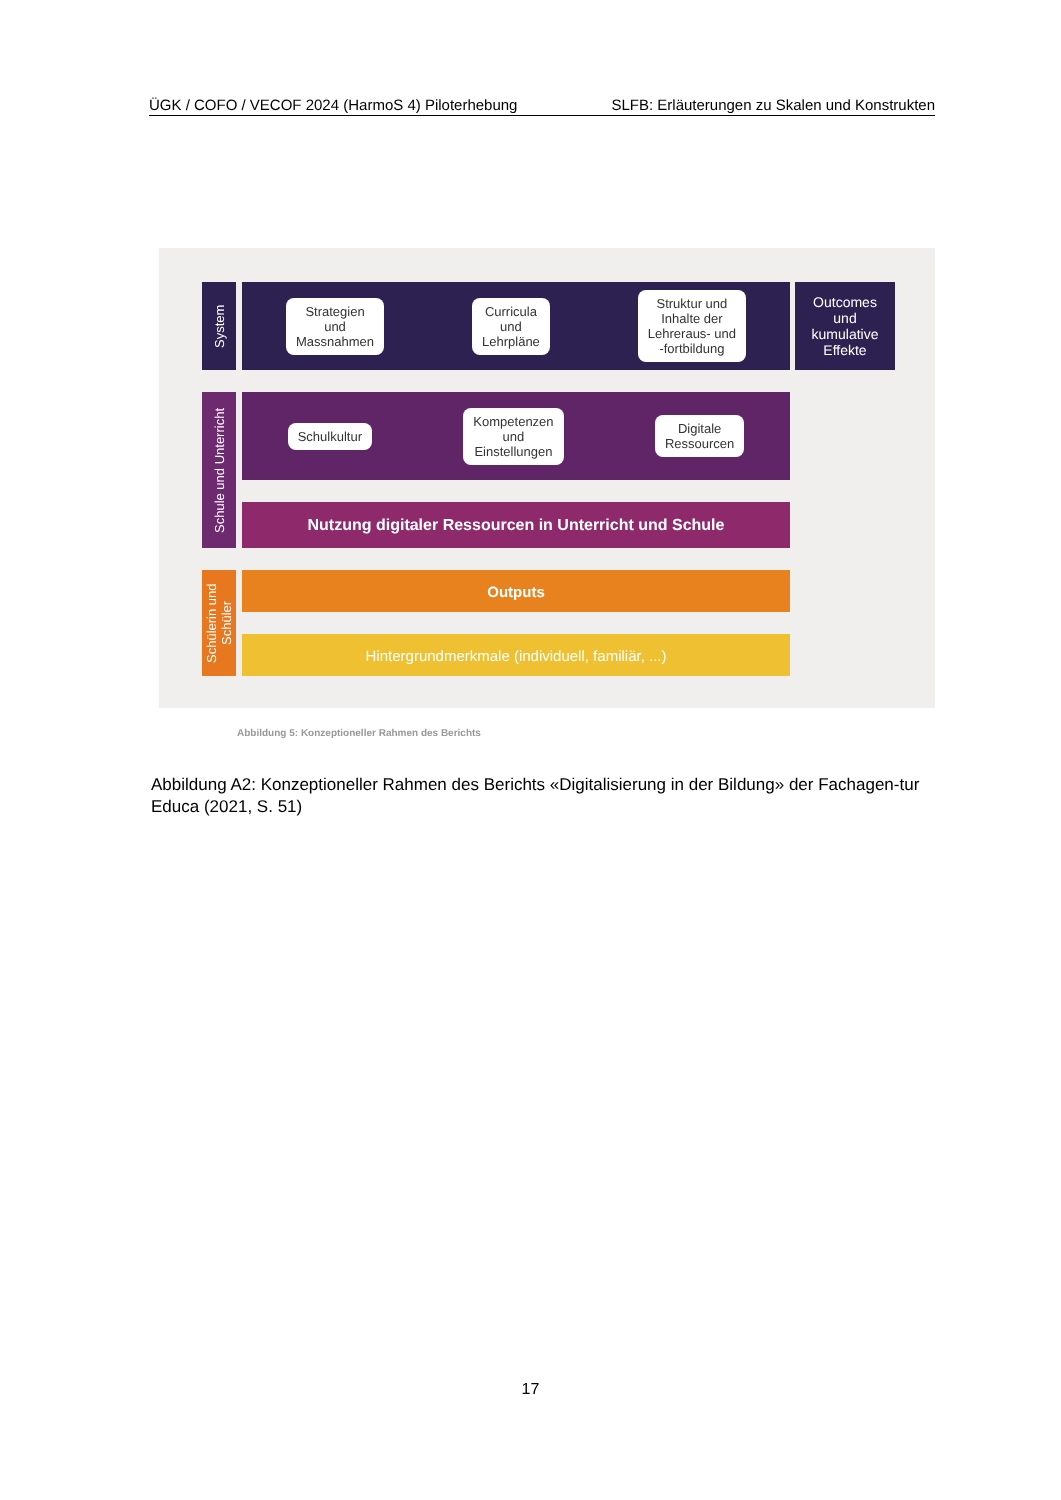ÜGK / COFO / VECOF 2024 (HarmoS 4) Piloterhebung SLFB: Erläuterungen zu Skalen und Konstrukten
System
Strategien
und
Massnahmen
Curricula
und
Lehrpläne
Struktur und
Inhalte der
Lehreraus- und
-fortbildung
Outcomes
und
kumulative
Effekte
Schule und Unterricht
Schulkultur
Kompetenzen
und
Einstellungen
Digitale
Ressourcen
Nutzung digitaler Ressourcen in Unterricht und Schule
Schülerin und Schüler
Outputs
Hintergrundmerkmale (individuell, familiär, ...)
Abbildung 5: Konzeptioneller Rahmen des Berichts
Abbildung A2: Konzeptioneller Rahmen des Berichts «Digitalisierung in der Bildung» der Fachagen-tur Educa (2021, S. 51)
17